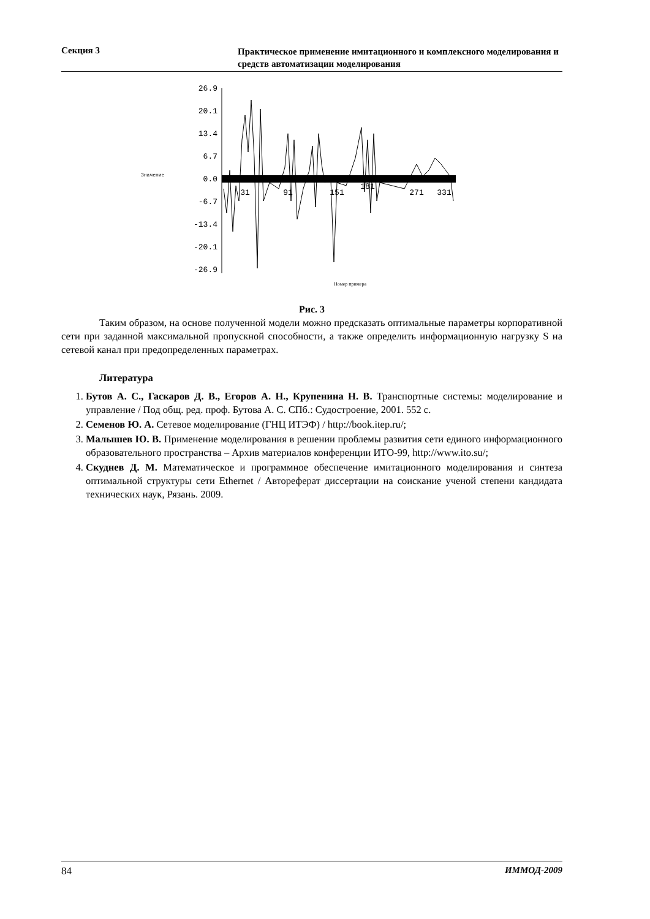Секция 3 Практическое применение имитационного и комплексного моделирования и средств автоматизации моделирования
Значение
26.9
20.1
13.4
6.7
0.0
-6.7
-13.4
-20.1
-26.9
31
91
151
181
271
331
Номер примера
Рис. 3
Таким образом, на основе полученной модели можно предсказать оптимальные параметры корпоративной сети при заданной максимальной пропускной способности, а также определить информационную нагрузку S на сетевой канал при предопределенных параметрах.
Литература
1. Бутов А. С., Гаскаров Д. В., Егоров А. Н., Крупенина Н. В. Транспортные системы: моделирование и управление / Под общ. ред. проф. Бутова А. С. СПб.: Судостроение, 2001. 552 с.
2. Семенов Ю. А. Сетевое моделирование (ГНЦ ИТЭФ) / http://book.itep.ru/;
3. Малышев Ю. В. Применение моделирования в решении проблемы развития сети единого информационного образовательного пространства – Архив материалов конференции ИТО-99, http://www.ito.su/;
4. Скуднев Д. М. Математическое и программное обеспечение имитационного моделирования и синтеза оптимальной структуры сети Ethernet / Автореферат диссертации на соискание ученой степени кандидата технических наук, Рязань. 2009.
84 ИММОД-2009